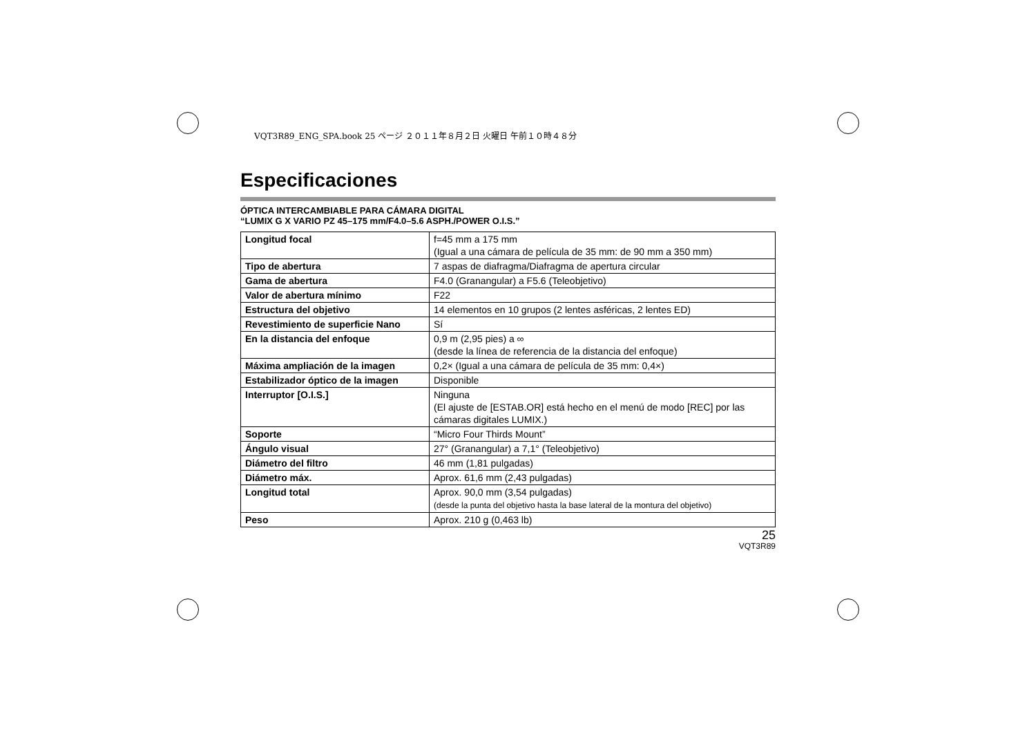VQT3R89_ENG_SPA.book 25 ページ ２０１１年８月２日 火曜日 午前１０時４８分
Especificaciones
ÓPTICA INTERCAMBIABLE PARA CÁMARA DIGITAL
“LUMIX G X VARIO PZ 45–175 mm/F4.0–5.6 ASPH./POWER O.I.S.”
| Longitud focal | f=45 mm a 175 mm (Igual a una cámara de película de 35 mm: de 90 mm a 350 mm) |
| Tipo de abertura | 7 aspas de diafragma/Diafragma de apertura circular |
| Gama de abertura | F4.0 (Granangular) a F5.6 (Teleobjetivo) |
| Valor de abertura mínimo | F22 |
| Estructura del objetivo | 14 elementos en 10 grupos (2 lentes asféricas, 2 lentes ED) |
| Revestimiento de superficie Nano | Sí |
| En la distancia del enfoque | 0,9 m (2,95 pies) a ∞ (desde la línea de referencia de la distancia del enfoque) |
| Máxima ampliación de la imagen | 0,2× (Igual a una cámara de película de 35 mm: 0,4×) |
| Estabilizador óptico de la imagen | Disponible |
| Interruptor [O.I.S.] | Ninguna (El ajuste de [ESTAB.OR] está hecho en el menú de modo [REC] por las cámaras digitales LUMIX.) |
| Soporte | “Micro Four Thirds Mount” |
| Ángulo visual | 27° (Granangular) a 7,1° (Teleobjetivo) |
| Diámetro del filtro | 46 mm (1,81 pulgadas) |
| Diámetro máx. | Aprox. 61,6 mm (2,43 pulgadas) |
| Longitud total | Aprox. 90,0 mm (3,54 pulgadas) (desde la punta del objetivo hasta la base lateral de la montura del objetivo) |
| Peso | Aprox. 210 g (0,463 lb) |
25
VQT3R89